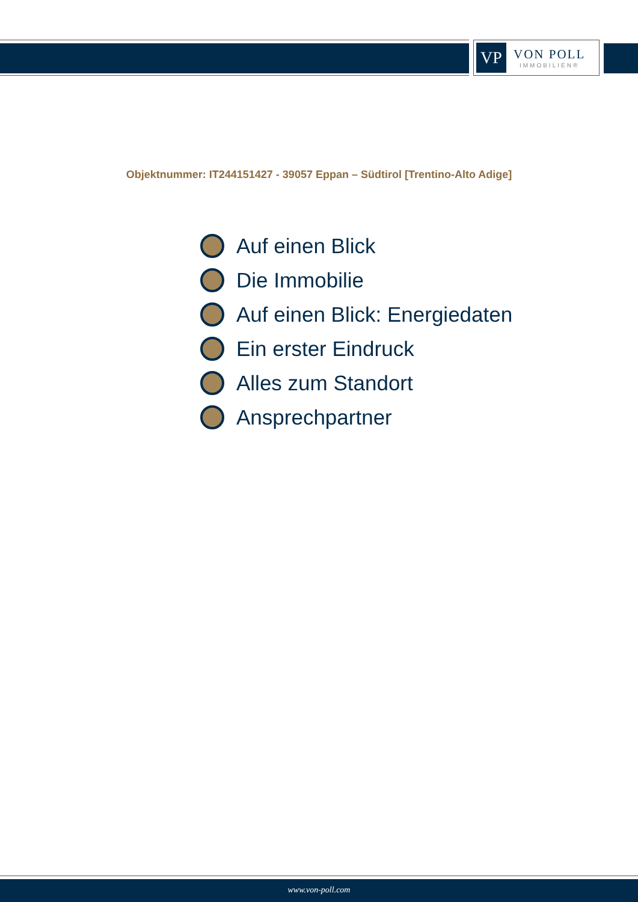VP
VON POLL
IMMOBILIEN®
Objektnummer: IT244151427 - 39057 Eppan – Südtirol [Trentino-Alto Adige]
Auf einen Blick
Die Immobilie
Auf einen Blick: Energiedaten
Ein erster Eindruck
Alles zum Standort
Ansprechpartner
www.von-poll.com